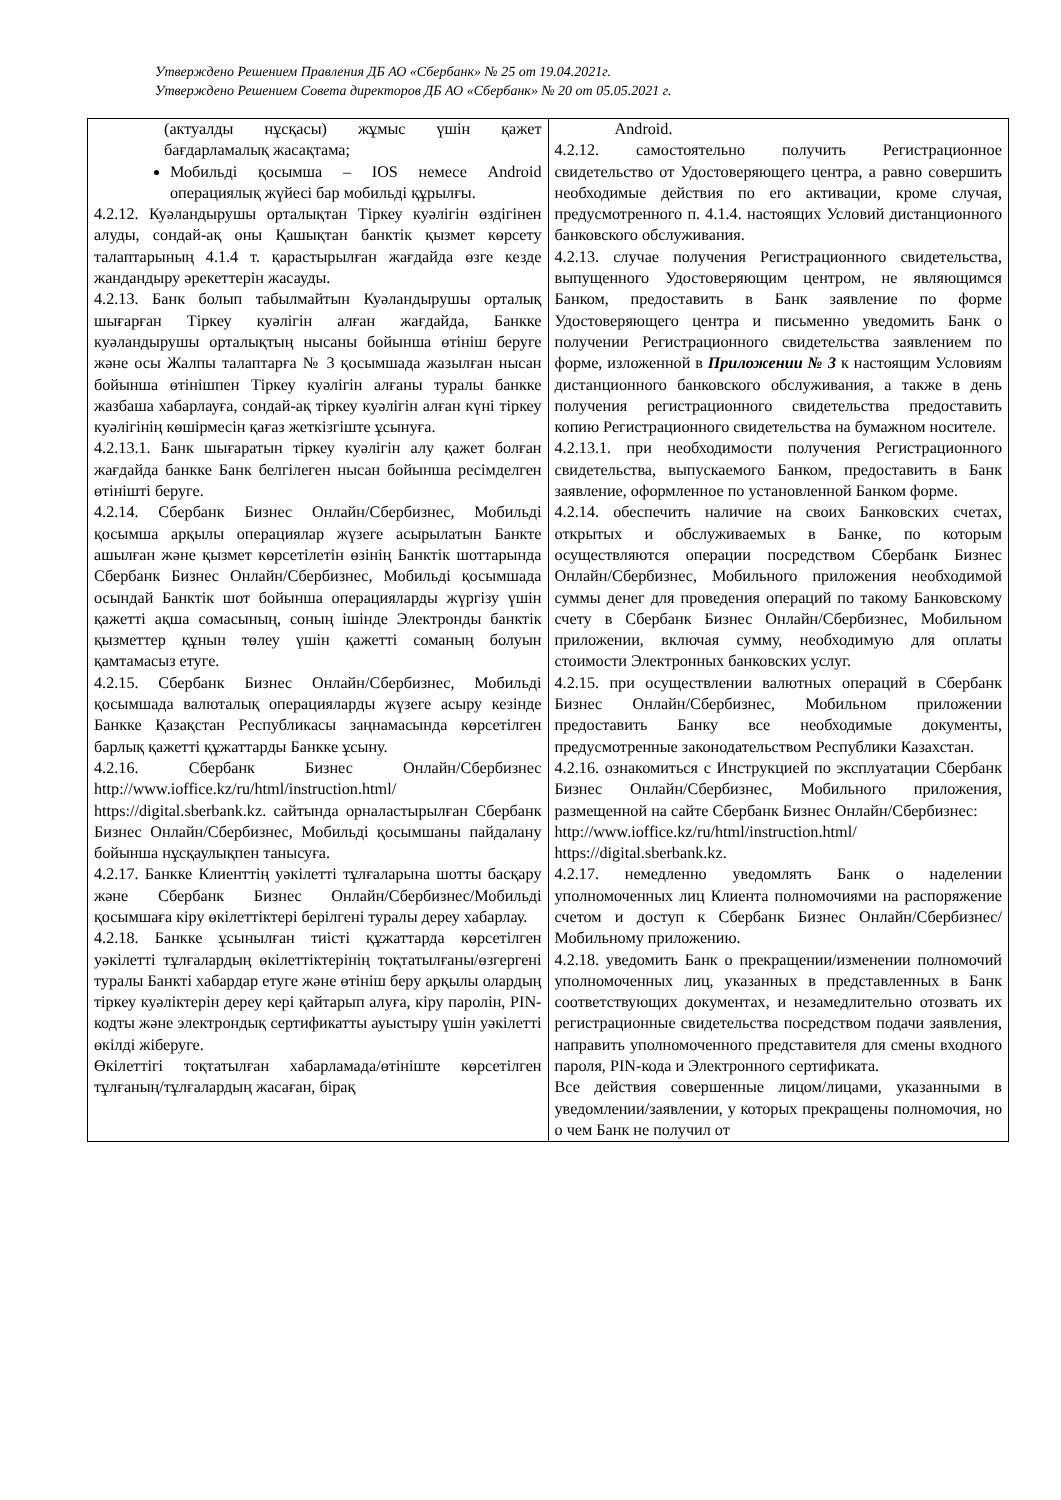Утверждено Решением Правления ДБ АО «Сбербанк» № 25 от 19.04.2021г.
Утверждено Решением Совета директоров ДБ АО «Сбербанк» № 20 от 05.05.2021 г.
| (актуалды нұсқасы) жұмыс үшін қажет бағдарламалық жасақтама; Мобильді қосымша – IOS немесе Android операциялық жүйесі бар мобильді құрылғы. 4.2.12. Куәландырушы орталықтан Тіркеу куәлігін өздігінен алуды, сондай-ақ оны Қашықтан банктік қызмет көрсету талаптарының 4.1.4 т. қарастырылған жағдайда өзге кезде жандандыру әрекеттерін жасауды. 4.2.13. Банк болып табылмайтын Куәландырушы орталық шығарған Тіркеу куәлігін алған жағдайда, Банкке куәландырушы орталықтың нысаны бойынша өтініш беруге және осы Жалпы талаптарға № 3 қосымшада жазылған нысан бойынша өтінішпен Тіркеу куәлігін алғаны туралы банкке жазбаша хабарлауға, сондай-ақ тіркеу куәлігін алған күні тіркеу куәлігінің көшірмесін қағаз жеткізгіште ұсынуға. 4.2.13.1. Банк шығаратын тіркеу куәлігін алу қажет болған жағдайда банкке Банк белгілеген нысан бойынша ресімделген өтінішті беруге. 4.2.14. Сбербанк Бизнес Онлайн/Сбербизнес, Мобильді қосымша арқылы операциялар жүзеге асырылатын Банкте ашылған және қызмет көрсетілетін өзінің Банктік шоттарында Сбербанк Бизнес Онлайн/Сбербизнес, Мобильді қосымшада осындай Банктік шот бойынша операцияларды жүргізу үшін қажетті ақша сомасының, соның ішінде Электронды банктік қызметтер құнын төлеу үшін қажетті соманың болуын қамтамасыз етуге. 4.2.15. Сбербанк Бизнес Онлайн/Сбербизнес, Мобильді қосымшада валюталық операцияларды жүзеге асыру кезінде Банкке Қазақстан Республикасы заңнамасында көрсетілген барлық қажетті құжаттарды Банкке ұсыну. 4.2.16. Сбербанк Бизнес Онлайн/Сбербизнес http://www.ioffice.kz/ru/html/instruction.html/ https://digital.sberbank.kz. сайтында орналастырылған Сбербанк Бизнес Онлайн/Сбербизнес, Мобильді қосымшаны пайдалану бойынша нұсқаулықпен танысуға. 4.2.17. Банкке Клиенттің уәкілетті тұлғаларына шотты басқару және Сбербанк Бизнес Онлайн/Сбербизнес/Мобильді қосымшаға кіру өкілеттіктері берілгені туралы дереу хабарлау. 4.2.18. Банкке ұсынылған тиісті құжаттарда көрсетілген уәкілетті тұлғалардың өкілеттіктерінің тоқтатылғаны/өзгергені туралы Банкті хабардар етуге және өтініш беру арқылы олардың тіркеу куәліктерін дереу кері қайтарып алуға, кіру паролін, PIN-кодты және электрондық сертификатты ауыстыру үшін уәкілетті өкілді жіберуге. Өкілеттігі тоқтатылған хабарламада/өтініште көрсетілген тұлғаның/тұлғалардың жасаған, бірақ | Android. 4.2.12. самостоятельно получить Регистрационное свидетельство от Удостоверяющего центра, а равно совершить необходимые действия по его активации, кроме случая, предусмотренного п. 4.1.4. настоящих Условий дистанционного банковского обслуживания. 4.2.13. случае получения Регистрационного свидетельства, выпущенного Удостоверяющим центром, не являющимся Банком, предоставить в Банк заявление по форме Удостоверяющего центра и письменно уведомить Банк о получении Регистрационного свидетельства заявлением по форме, изложенной в Приложении № 3 к настоящим Условиям дистанционного банковского обслуживания, а также в день получения регистрационного свидетельства предоставить копию Регистрационного свидетельства на бумажном носителе. 4.2.13.1. при необходимости получения Регистрационного свидетельства, выпускаемого Банком, предоставить в Банк заявление, оформленное по установленной Банком форме. 4.2.14. обеспечить наличие на своих Банковских счетах, открытых и обслуживаемых в Банке, по которым осуществляются операции посредством Сбербанк Бизнес Онлайн/Сбербизнес, Мобильного приложения необходимой суммы денег для проведения операций по такому Банковскому счету в Сбербанк Бизнес Онлайн/Сбербизнес, Мобильном приложении, включая сумму, необходимую для оплаты стоимости Электронных банковских услуг. 4.2.15. при осуществлении валютных операций в Сбербанк Бизнес Онлайн/Сбербизнес, Мобильном приложении предоставить Банку все необходимые документы, предусмотренные законодательством Республики Казахстан. 4.2.16. ознакомиться с Инструкцией по эксплуатации Сбербанк Бизнес Онлайн/Сбербизнес, Мобильного приложения, размещенной на сайте Сбербанк Бизнес Онлайн/Сбербизнес: http://www.ioffice.kz/ru/html/instruction.html/ https://digital.sberbank.kz. 4.2.17. немедленно уведомлять Банк о наделении уполномоченных лиц Клиента полномочиями на распоряжение счетом и доступ к Сбербанк Бизнес Онлайн/Сбербизнес/Мобильному приложению. 4.2.18. уведомить Банк о прекращении/изменении полномочий уполномоченных лиц, указанных в представленных в Банк соответствующих документах, и незамедлительно отозвать их регистрационные свидетельства посредством подачи заявления, направить уполномоченного представителя для смены входного пароля, PIN-кода и Электронного сертификата. Все действия совершенные лицом/лицами, указанными в уведомлении/заявлении, у которых прекращены полномочия, но о чем Банк не получил от |